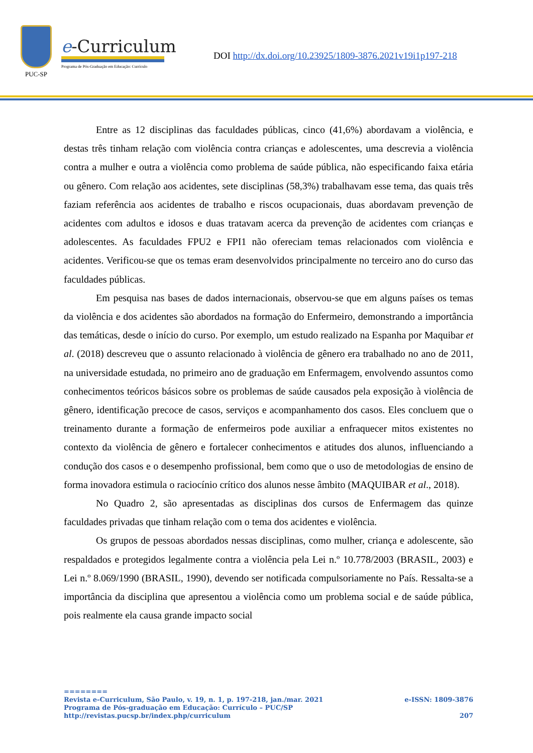PUC-SP
e-Curriculum
Programa de Pós-Graduação em Educação: Currículo
DOI http://dx.doi.org/10.23925/1809-3876.2021v19i1p197-218
Entre as 12 disciplinas das faculdades públicas, cinco (41,6%) abordavam a violência, e destas três tinham relação com violência contra crianças e adolescentes, uma descrevia a violência contra a mulher e outra a violência como problema de saúde pública, não especificando faixa etária ou gênero. Com relação aos acidentes, sete disciplinas (58,3%) trabalhavam esse tema, das quais três faziam referência aos acidentes de trabalho e riscos ocupacionais, duas abordavam prevenção de acidentes com adultos e idosos e duas tratavam acerca da prevenção de acidentes com crianças e adolescentes. As faculdades FPU2 e FPI1 não ofereciam temas relacionados com violência e acidentes. Verificou-se que os temas eram desenvolvidos principalmente no terceiro ano do curso das faculdades públicas.
Em pesquisa nas bases de dados internacionais, observou-se que em alguns países os temas da violência e dos acidentes são abordados na formação do Enfermeiro, demonstrando a importância das temáticas, desde o início do curso. Por exemplo, um estudo realizado na Espanha por Maquibar et al. (2018) descreveu que o assunto relacionado à violência de gênero era trabalhado no ano de 2011, na universidade estudada, no primeiro ano de graduação em Enfermagem, envolvendo assuntos como conhecimentos teóricos básicos sobre os problemas de saúde causados pela exposição à violência de gênero, identificação precoce de casos, serviços e acompanhamento dos casos. Eles concluem que o treinamento durante a formação de enfermeiros pode auxiliar a enfraquecer mitos existentes no contexto da violência de gênero e fortalecer conhecimentos e atitudes dos alunos, influenciando a condução dos casos e o desempenho profissional, bem como que o uso de metodologias de ensino de forma inovadora estimula o raciocínio crítico dos alunos nesse âmbito (MAQUIBAR et al., 2018).
No Quadro 2, são apresentadas as disciplinas dos cursos de Enfermagem das quinze faculdades privadas que tinham relação com o tema dos acidentes e violência.
Os grupos de pessoas abordados nessas disciplinas, como mulher, criança e adolescente, são respaldados e protegidos legalmente contra a violência pela Lei n.º 10.778/2003 (BRASIL, 2003) e Lei n.º 8.069/1990 (BRASIL, 1990), devendo ser notificada compulsoriamente no País. Ressalta-se a importância da disciplina que apresentou a violência como um problema social e de saúde pública, pois realmente ela causa grande impacto social
========
Revista e-Curriculum, São Paulo, v. 19, n. 1, p. 197-218, jan./mar. 2021 e-ISSN: 1809-3876
Programa de Pós-graduação em Educação: Currículo – PUC/SP
http://revistas.pucsp.br/index.php/curriculum 207